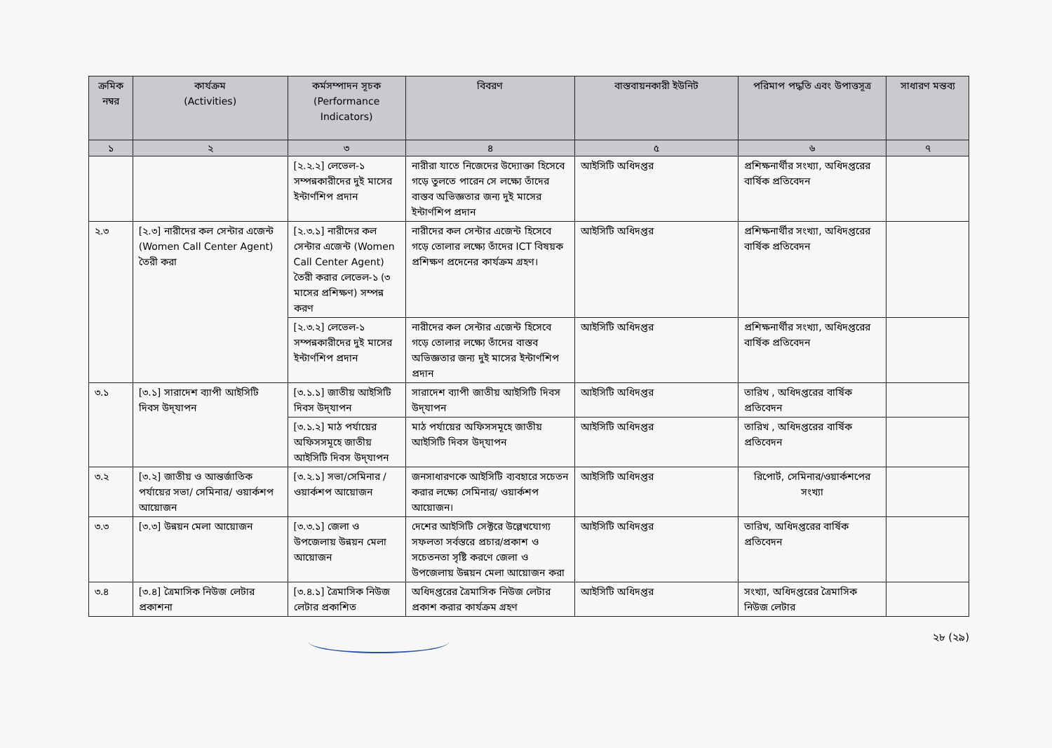| ক্রমিক নম্বর | কার্যক্রম (Activities) | কর্মসম্পাদন সূচক (Performance Indicators) | বিবরণ | বাস্তবায়নকারী ইউনিট | পরিমাপ পদ্ধতি এবং উপাত্তসূত্র | সাধারণ মন্তব্য |
| --- | --- | --- | --- | --- | --- | --- |
| ১ | ২ | ৩ | ৪ | ৫ | ৬ | ৭ |
| | | [২.২.২] লেভেল-১ সম্পন্নকারীদের দুই মাসের ইন্টার্ণশিপ প্রদান | নারীরা যাতে নিজেদের উদ্যোক্তা হিসেবে গড়ে তুলতে পারেন সে লক্ষ্যে তাঁদের বাস্তব অভিজ্ঞতার জন্য দুই মাসের ইন্টার্ণশিপ প্রদান | আইসিটি অধিদপ্তর | প্রশিক্ষনার্থীর সংখ্যা, অধিদপ্তরের বার্ষিক প্রতিবেদন | |
| ২.৩ | [২.৩] নারীদের কল সেন্টার এজেন্ট (Women Call Center Agent) তৈরী করা | [২.৩.১] নারীদের কল সেন্টার এজেন্ট (Women Call Center Agent) তৈরী করার লেভেল-১ (৩ মাসের প্রশিক্ষণ) সম্পন্ন করণ | নারীদের কল সেন্টার এজেন্ট হিসেবে গড়ে তোলার লক্ষ্যে তাঁদের ICT বিষয়ক প্রশিক্ষণ প্রদেনের কার্যক্রম গ্রহণ। | আইসিটি অধিদপ্তর | প্রশিক্ষনার্থীর সংখ্যা, অধিদপ্তরের বার্ষিক প্রতিবেদন | |
| | | [২.৩.২] লেভেল-১ সম্পন্নকারীদের দুই মাসের ইন্টার্ণশিপ প্রদান | নারীদের কল সেন্টার এজেন্ট হিসেবে গড়ে তোলার লক্ষ্যে তাঁদের বাস্তব অভিজ্ঞতার জন্য দুই মাসের ইন্টার্ণশিপ প্রদান | আইসিটি অধিদপ্তর | প্রশিক্ষনার্থীর সংখ্যা, অধিদপ্তরের বার্ষিক প্রতিবেদন | |
| ৩.১ | [৩.১] সারাদেশ ব্যাপী আইসিটি দিবস উদ্‌যাপন | [৩.১.১] জাতীয় আইসিটি দিবস উদ্‌যাপন | সারাদেশ ব্যাপী জাতীয় আইসিটি দিবস উদ্‌যাপন | আইসিটি অধিদপ্তর | তারিখ , অধিদপ্তরের বার্ষিক প্রতিবেদন | |
| | | [৩.১.২] মাঠ পর্যায়ের অফিসসমূহে জাতীয় আইসিটি দিবস উদ্‌যাপন | মাঠ পর্যায়ের অফিসসমূহে জাতীয় আইসিটি দিবস উদ্‌যাপন | আইসিটি অধিদপ্তর | তারিখ , অধিদপ্তরের বার্ষিক প্রতিবেদন | |
| ৩.২ | [৩.২] জাতীয় ও আন্তর্জাতিক পর্যায়ের সভা/ সেমিনার/ ওয়ার্কশপ আয়োজন | [৩.২.১] সভা/সেমিনার /ওয়ার্কশপ আয়োজন | জনসাধারণকে আইসিটি ব্যবহারে সচেতন করার লক্ষ্যে সেমিনার/ ওয়ার্কশপ আয়োজন। | আইসিটি অধিদপ্তর | রিপোর্ট, সেমিনার/ওয়ার্কশপের সংখ্যা | |
| ৩.৩ | [৩.৩] উন্নয়ন মেলা আয়োজন | [৩.৩.১] জেলা ও উপজেলায় উন্নয়ন মেলা আয়োজন | দেশের আইসিটি সেক্টরে উল্লেখযোগ্য সফলতা সর্বস্তরে প্রচার/প্রকাশ ও সচেতনতা সৃষ্টি করণে জেলা ও উপজেলায় উন্নয়ন মেলা আয়োজন করা | আইসিটি অধিদপ্তর | তারিখ, অধিদপ্তরের বার্ষিক প্রতিবেদন | |
| ৩.৪ | [৩.৪] ত্রৈমাসিক নিউজ লেটার প্রকাশনা | [৩.৪.১] ত্রৈমাসিক নিউজ লেটার প্রকাশিত | অধিদপ্তরের ত্রৈমাসিক নিউজ লেটার প্রকাশ করার কার্যক্রম গ্রহণ | আইসিটি অধিদপ্তর | সংখ্যা, অধিদপ্তরের ত্রৈমাসিক নিউজ লেটার | |
২৮ (২৯)